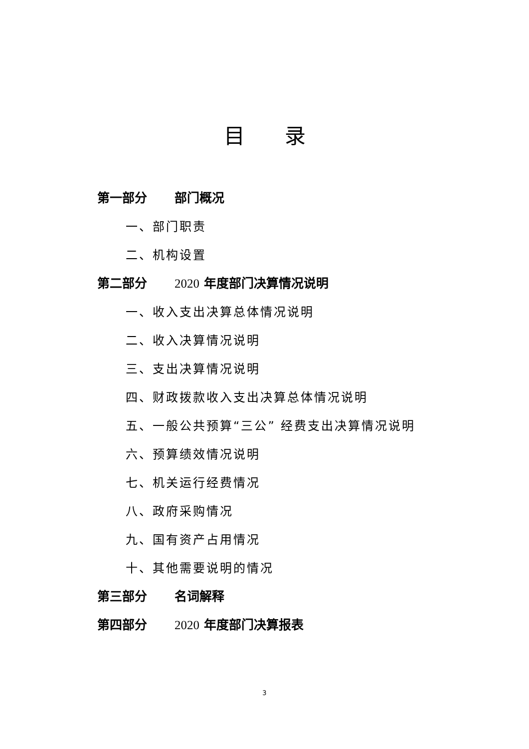目录
第一部分 部门概况
一、部门职责
二、机构设置
第二部分 2020 年度部门决算情况说明
一、收入支出决算总体情况说明
二、收入决算情况说明
三、支出决算情况说明
四、财政拨款收入支出决算总体情况说明
五、一般公共预算“三公” 经费支出决算情况说明
六、预算绩效情况说明
七、机关运行经费情况
八、政府采购情况
九、国有资产占用情况
十、其他需要说明的情况
第三部分 名词解释
第四部分 2020 年度部门决算报表
3